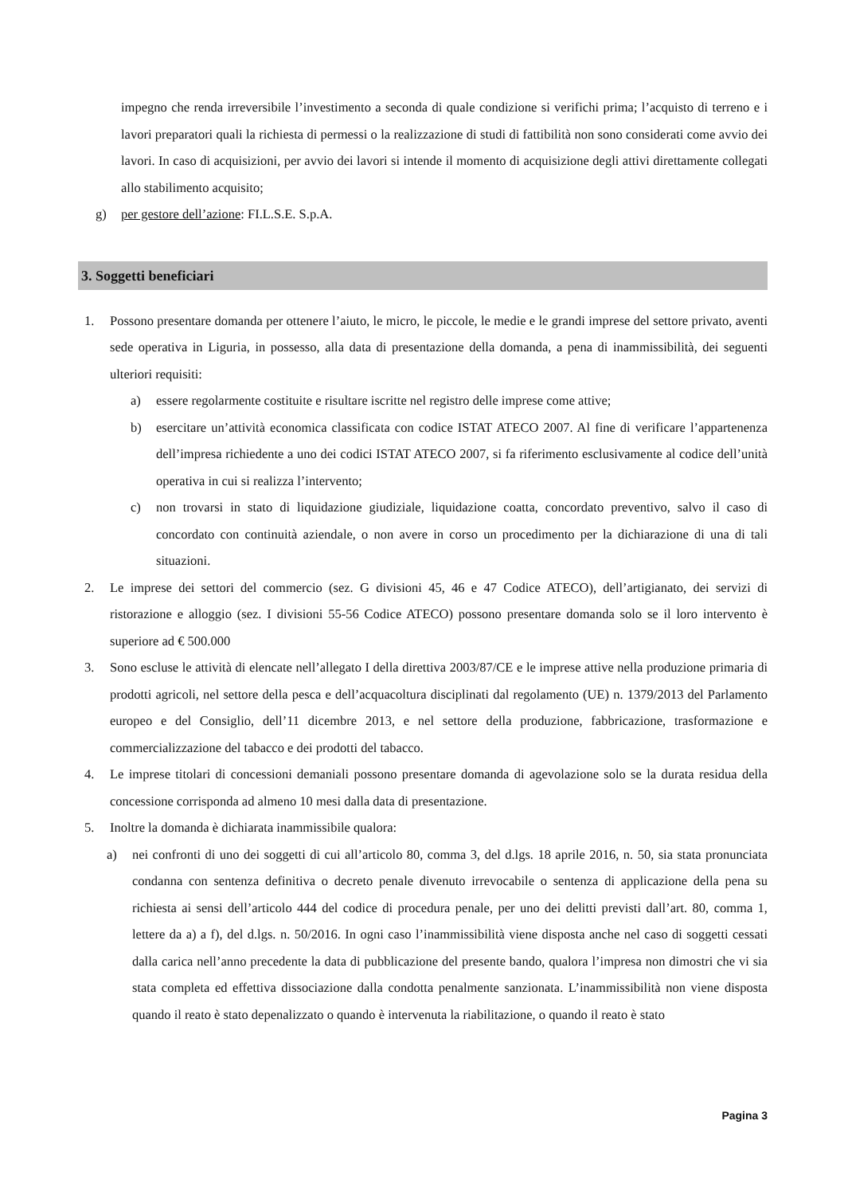impegno che renda irreversibile l’investimento a seconda di quale condizione si verifichi prima; l’acquisto di terreno e i lavori preparatori quali la richiesta di permessi o la realizzazione di studi di fattibilità non sono considerati come avvio dei lavori. In caso di acquisizioni, per avvio dei lavori si intende il momento di acquisizione degli attivi direttamente collegati allo stabilimento acquisito;
g) per gestore dell’azione: FI.L.S.E. S.p.A.
3. Soggetti beneficiari
1. Possono presentare domanda per ottenere l’aiuto, le micro, le piccole, le medie e le grandi imprese del settore privato, aventi sede operativa in Liguria, in possesso, alla data di presentazione della domanda, a pena di inammissibilità, dei seguenti ulteriori requisiti:
a) essere regolarmente costituite e risultare iscritte nel registro delle imprese come attive;
b) esercitare un’attività economica classificata con codice ISTAT ATECO 2007. Al fine di verificare l’appartenenza dell’impresa richiedente a uno dei codici ISTAT ATECO 2007, si fa riferimento esclusivamente al codice dell’unità operativa in cui si realizza l’intervento;
c) non trovarsi in stato di liquidazione giudiziale, liquidazione coatta, concordato preventivo, salvo il caso di concordato con continuità aziendale, o non avere in corso un procedimento per la dichiarazione di una di tali situazioni.
2. Le imprese dei settori del commercio (sez. G divisioni 45, 46 e 47 Codice ATECO), dell’artigianato, dei servizi di ristorazione e alloggio (sez. I divisioni 55-56 Codice ATECO) possono presentare domanda solo se il loro intervento è superiore ad € 500.000
3. Sono escluse le attività di elencate nell’allegato I della direttiva 2003/87/CE e le imprese attive nella produzione primaria di prodotti agricoli, nel settore della pesca e dell’acquacoltura disciplinati dal regolamento (UE) n. 1379/2013 del Parlamento europeo e del Consiglio, dell’11 dicembre 2013, e nel settore della produzione, fabbricazione, trasformazione e commercializzazione del tabacco e dei prodotti del tabacco.
4. Le imprese titolari di concessioni demaniali possono presentare domanda di agevolazione solo se la durata residua della concessione corrisponda ad almeno 10 mesi dalla data di presentazione.
5. Inoltre la domanda è dichiarata inammissibile qualora:
a) nei confronti di uno dei soggetti di cui all’articolo 80, comma 3, del d.lgs. 18 aprile 2016, n. 50, sia stata pronunciata condanna con sentenza definitiva o decreto penale divenuto irrevocabile o sentenza di applicazione della pena su richiesta ai sensi dell’articolo 444 del codice di procedura penale, per uno dei delitti previsti dall’art. 80, comma 1, lettere da a) a f), del d.lgs. n. 50/2016. In ogni caso l’inammissibilità viene disposta anche nel caso di soggetti cessati dalla carica nell’anno precedente la data di pubblicazione del presente bando, qualora l’impresa non dimostri che vi sia stata completa ed effettiva dissociazione dalla condotta penalmente sanzionata. L’inammissibilità non viene disposta quando il reato è stato depenalizzato o quando è intervenuta la riabilitazione, o quando il reato è stato
Pagina 3